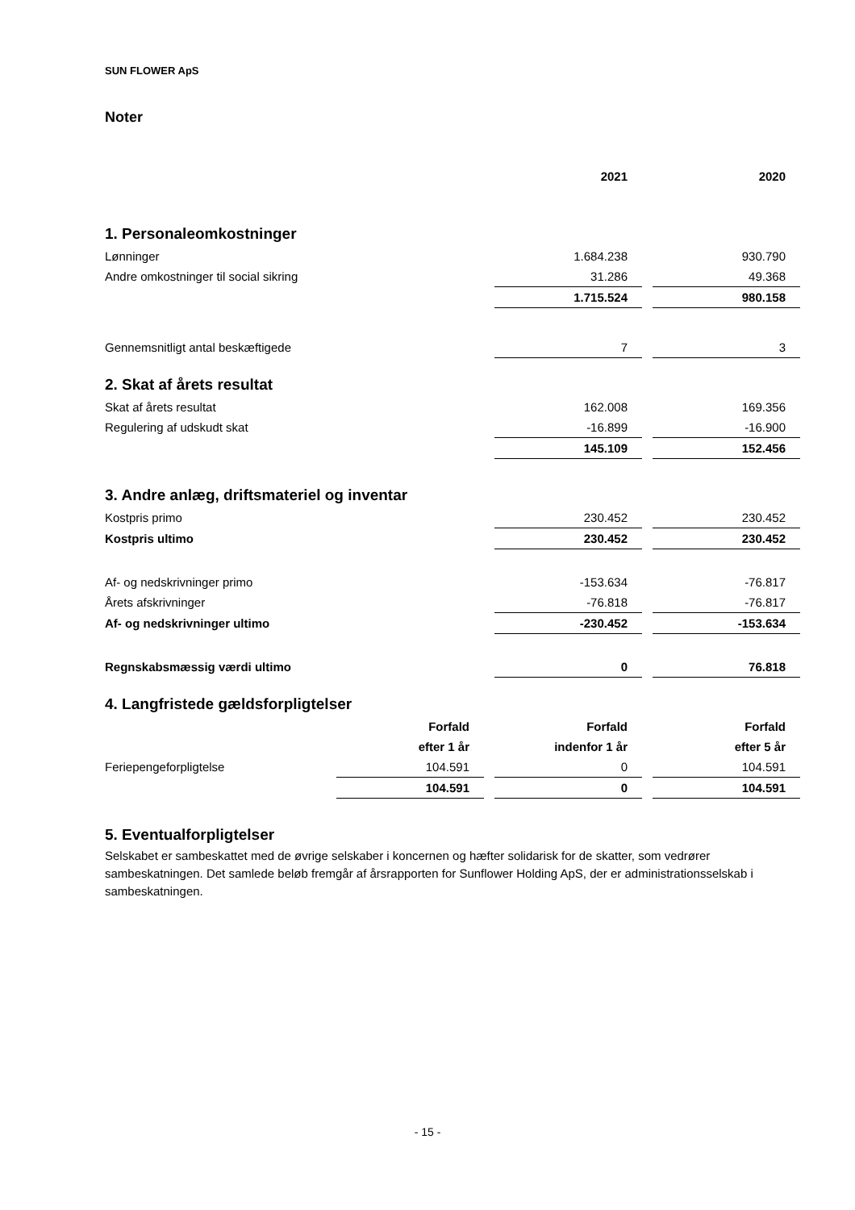SUN FLOWER ApS
Noter
| | 2021 | | 2020 |
| --- | --- | --- | --- |
1. Personaleomkostninger
| Lønninger | 1.684.238 | | 930.790 |
| Andre omkostninger til social sikring | 31.286 | | 49.368 |
| | 1.715.524 | | 980.158 |
| Gennemsnitligt antal beskæftigede | 7 | | 3 |
2. Skat af årets resultat
| Skat af årets resultat | 162.008 | | 169.356 |
| Regulering af udskudt skat | -16.899 | | -16.900 |
| | 145.109 | | 152.456 |
3. Andre anlæg, driftsmateriel og inventar
| Kostpris primo | 230.452 | | 230.452 |
| Kostpris ultimo | 230.452 | | 230.452 |
| Af- og nedskrivninger primo | -153.634 | | -76.817 |
| Årets afskrivninger | -76.818 | | -76.817 |
| Af- og nedskrivninger ultimo | -230.452 | | -153.634 |
| Regnskabsmæssig værdi ultimo | 0 | | 76.818 |
4. Langfristede gældsforpligtelser
| | Forfald | | Forfald | | Forfald |
| --- | --- | --- | --- | --- | --- |
| | efter 1 år | | indenfor 1 år | | efter 5 år |
| Feriepengeforpligtelse | 104.591 | | 0 | | 104.591 |
| | 104.591 | | 0 | | 104.591 |
5. Eventualforpligtelser
Selskabet er sambeskattet med de øvrige selskaber i koncernen og hæfter solidarisk for de skatter, som vedrører sambeskatningen. Det samlede beløb fremgår af årsrapporten for Sunflower Holding ApS, der er administrationsselskab i sambeskatningen.
- 15 -